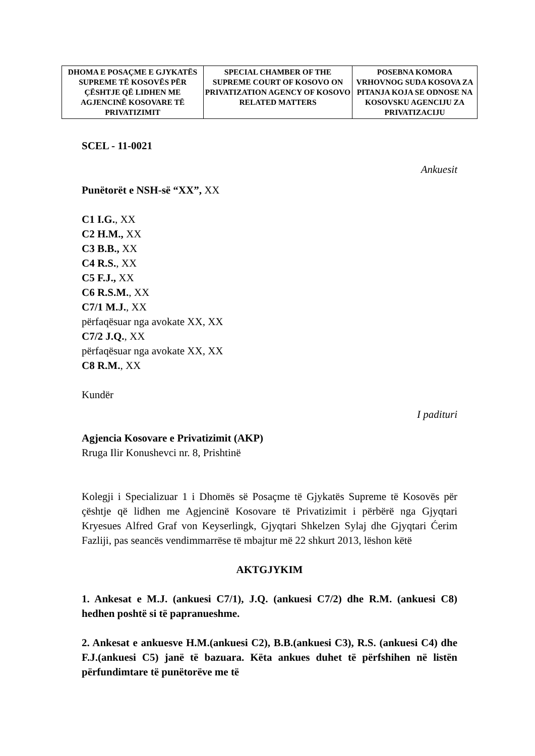| DHOMA E POSAÇME E GJYKATËS SUPREME TË KOSOVËS PËR ÇËSHTJE QË LIDHEN ME AGJENCINË KOSOVARE TË PRIVATIZIMIT | SPECIAL CHAMBER OF THE SUPREME COURT OF KOSOVO ON PRIVATIZATION AGENCY OF KOSOVO RELATED MATTERS | POSEBNA KOMORA VRHOVNOG SUDA KOSOVA ZA PITANJA KOJA SE ODNOSE NA KOSOVSKU AGENCIJU ZA PRIVATIZACIJU |
SCEL - 11-0021
Ankuesit
Punëtorët e NSH-së “XX”, XX
C1 I.G., XX
C2 H.M., XX
C3 B.B., XX
C4 R.S., XX
C5 F.J., XX
C6 R.S.M., XX
C7/1 M.J., XX
përfaqësuar nga avokate XX, XX
C7/2 J.Q., XX
përfaqësuar nga avokate XX, XX
C8 R.M., XX
Kundër
I paditurі
Agjencia Kosovare e Privatizimit (AKP)
Rruga Ilir Konushevci nr. 8, Prishtinë
Kolegji i Specializuar 1 i Dhomës së Posaçme të Gjykatës Supreme të Kosovës për çështje që lidhen me Agjencinë Kosovare të Privatizimit i përbërë nga Gjyqtari Kryesues Alfred Graf von Keyserlingk, Gjyqtari Shkelzen Sylaj dhe Gjyqtari Ćerim Fazliji, pas seancës vendimmarrëse të mbajtur më 22 shkurt 2013, lëshon këtë
AKTGJYKIM
1. Ankesat e M.J. (ankuesi C7/1), J.Q. (ankuesi C7/2) dhe R.M. (ankuesi C8) hedhen poshtë si të papranueshme.
2. Ankesat e ankuesve H.M.(ankuesi C2), B.B.(ankuesi C3), R.S. (ankuesi C4) dhe F.J.(ankuesi C5) janë të bazuara. Këta ankues duhet të përfshihen në listën përfundimtare të punëtorëve me të